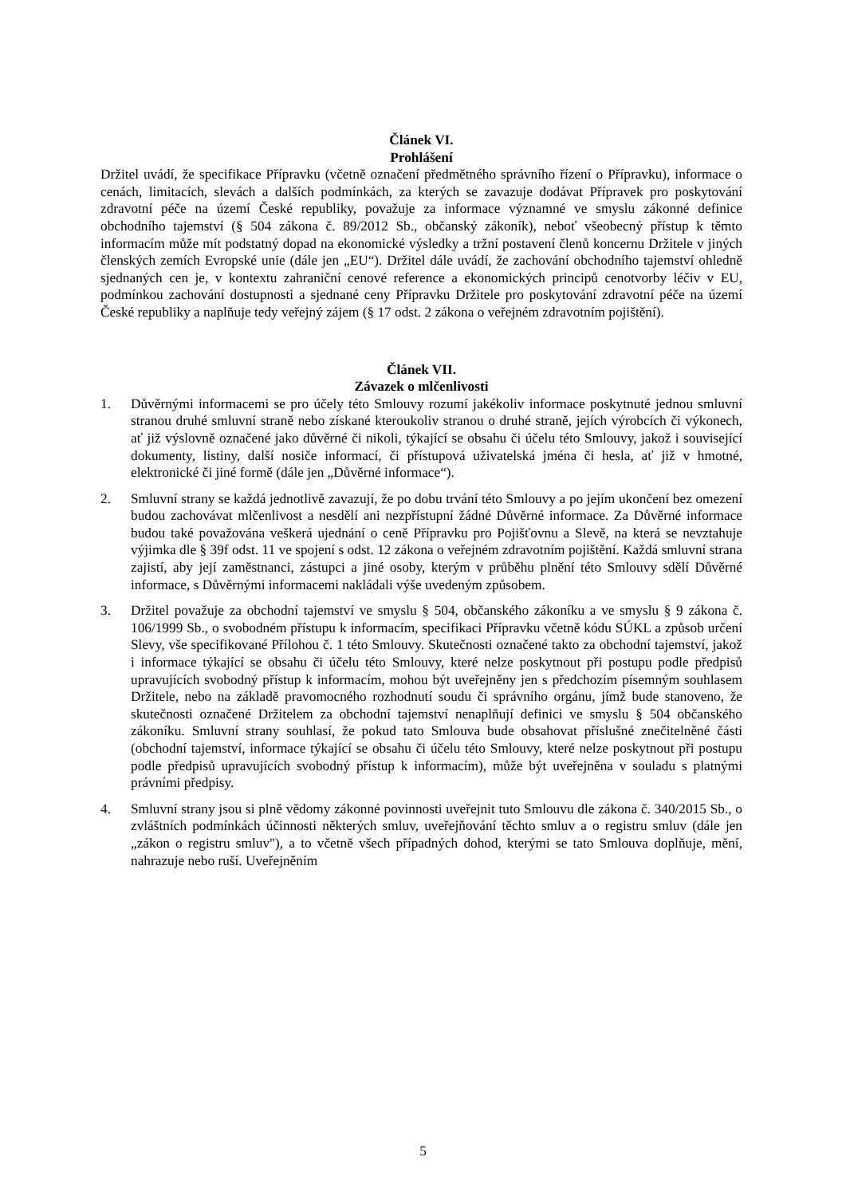Článek VI.
Prohlášení
Držitel uvádí, že specifikace Přípravku (včetně označení předmětného správního řízení o Přípravku), informace o cenách, limitacích, slevách a dalších podmínkách, za kterých se zavazuje dodávat Přípravek pro poskytování zdravotní péče na území České republiky, považuje za informace významné ve smyslu zákonné definice obchodního tajemství (§ 504 zákona č. 89/2012 Sb., občanský zákoník), neboť všeobecný přístup k těmto informacím může mít podstatný dopad na ekonomické výsledky a tržní postavení členů koncernu Držitele v jiných členských zemích Evropské unie (dále jen „EU“). Držitel dále uvádí, že zachování obchodního tajemství ohledně sjednaných cen je, v kontextu zahraniční cenové reference a ekonomických principů cenotvorby léčiv v EU, podmínkou zachování dostupnosti a sjednané ceny Přípravku Držitele pro poskytování zdravotní péče na území České republiky a naplňuje tedy veřejný zájem (§ 17 odst. 2 zákona o veřejném zdravotním pojištění).
Článek VII.
Závazek o mlčenlivosti
1. Důvěrnými informacemi se pro účely této Smlouvy rozumí jakékoliv informace poskytnuté jednou smluvní stranou druhé smluvní straně nebo získané kteroukoliv stranou o druhé straně, jejích výrobcích či výkonech, ať již výslovně označené jako důvěrné či nikoli, týkající se obsahu či účelu této Smlouvy, jakož i související dokumenty, listiny, další nosiče informací, či přístupová uživatelská jména či hesla, ať již v hmotné, elektronické či jiné formě (dále jen „Důvěrné informace“).
2. Smluvní strany se každá jednotlivě zavazují, že po dobu trvání této Smlouvy a po jejím ukončení bez omezení budou zachovávat mlčenlivost a nesdělí ani nezpřístupní žádné Důvěrné informace. Za Důvěrné informace budou také považována veškerá ujednání o ceně Přípravku pro Pojišťovnu a Slevě, na která se nevztahuje výjimka dle § 39f odst. 11 ve spojení s odst. 12 zákona o veřejném zdravotním pojištění. Každá smluvní strana zajistí, aby její zaměstnanci, zástupci a jiné osoby, kterým v průběhu plnění této Smlouvy sdělí Důvěrné informace, s Důvěrnými informacemi nakládali výše uvedeným způsobem.
3. Držitel považuje za obchodní tajemství ve smyslu § 504, občanského zákoníku a ve smyslu § 9 zákona č. 106/1999 Sb., o svobodném přístupu k informacím, specifikaci Přípravku včetně kódu SÚKL a způsob určení Slevy, vše specifikované Přílohou č. 1 této Smlouvy. Skutečnosti označené takto za obchodní tajemství, jakož i informace týkající se obsahu či účelu této Smlouvy, které nelze poskytnout při postupu podle předpisů upravujících svobodný přístup k informacím, mohou být uveřejněny jen s předchozím písemným souhlasem Držitele, nebo na základě pravomocného rozhodnutí soudu či správního orgánu, jímž bude stanoveno, že skutečnosti označené Držitelem za obchodní tajemství nenaplňují definici ve smyslu § 504 občanského zákoníku. Smluvní strany souhlasí, že pokud tato Smlouva bude obsahovat příslušné znečitelněné části (obchodní tajemství, informace týkající se obsahu či účelu této Smlouvy, které nelze poskytnout při postupu podle předpisů upravujících svobodný přístup k informacím), může být uveřejněna v souladu s platnými právními předpisy.
4. Smluvní strany jsou si plně vědomy zákonné povinnosti uveřejnit tuto Smlouvu dle zákona č. 340/2015 Sb., o zvláštních podmínkách účinnosti některých smluv, uveřejňování těchto smluv a o registru smluv (dále jen „zákon o registru smluv"), a to včetně všech případných dohod, kterými se tato Smlouva doplňuje, mění, nahrazuje nebo ruší. Uveřejněním
5